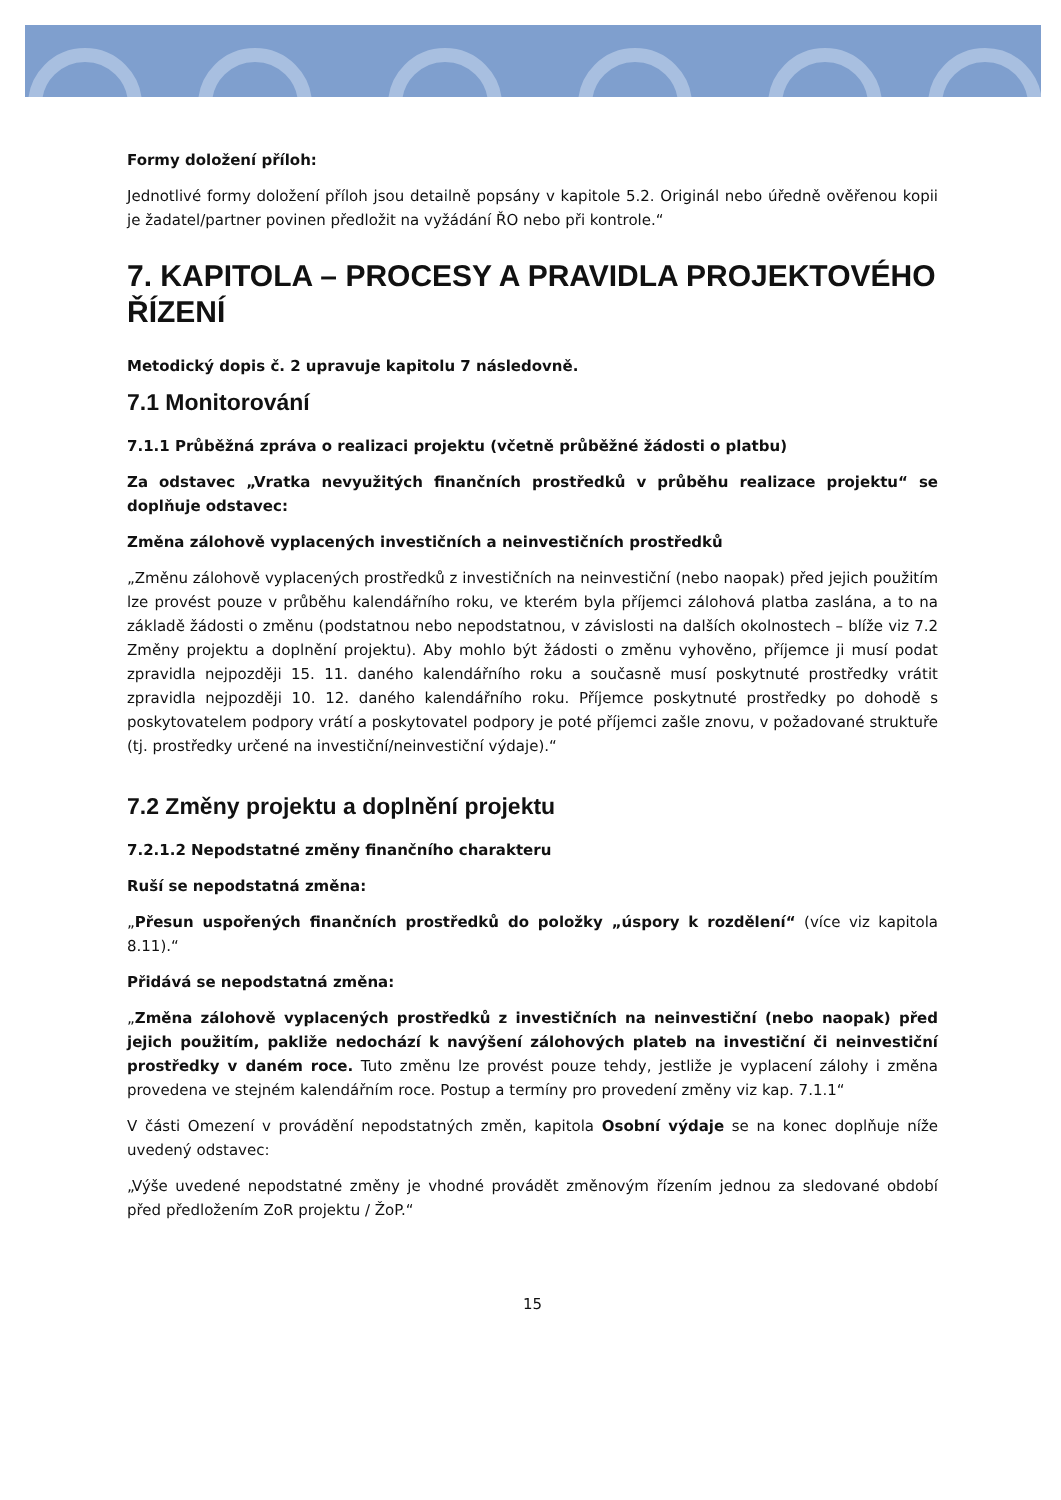Formy doložení příloh:
Jednotlivé formy doložení příloh jsou detailně popsány v kapitole 5.2. Originál nebo úředně ověřenou kopii je žadatel/partner povinen předložit na vyžádání ŘO nebo při kontrole.“
7. KAPITOLA – PROCESY A PRAVIDLA PROJEKTOVÉHO ŘÍZENÍ
Metodický dopis č. 2 upravuje kapitolu 7 následovně.
7.1 Monitorování
7.1.1 Průběžná zpráva o realizaci projektu (včetně průběžné žádosti o platbu)
Za odstavec „Vratka nevyužitých finančních prostředků v průběhu realizace projektu“ se doplňuje odstavec:
Změna zálohově vyplacených investičních a neinvestičních prostředků
„Změnu zálohově vyplacených prostředků z investičních na neinvestiční (nebo naopak) před jejich použitím lze provést pouze v průběhu kalendářního roku, ve kterém byla příjemci zálohová platba zaslána, a to na základě žádosti o změnu (podstatnou nebo nepodstatnou, v závislosti na dalších okolnostech – blíže viz 7.2 Změny projektu a doplnění projektu). Aby mohlo být žádosti o změnu vyhověno, příjemce ji musí podat zpravidla nejpozději 15. 11. daného kalendářního roku a současně musí poskytnuté prostředky vrátit zpravidla nejpozději 10. 12. daného kalendářního roku. Příjemce poskytnuté prostředky po dohodě s poskytovatelem podpory vrátí a poskytovatel podpory je poté příjemci zašle znovu, v požadované struktuře (tj. prostředky určené na investiční/neinvestiční výdaje).“
7.2 Změny projektu a doplnění projektu
7.2.1.2 Nepodstatné změny finančního charakteru
Ruší se nepodstatná změna:
„Přesun uspořených finančních prostředků do položky „úspory k rozdělení“ (více viz kapitola 8.11).“
Přidává se nepodstatná změna:
„Změna zálohově vyplacených prostředků z investičních na neinvestiční (nebo naopak) před jejich použitím, pakliže nedochází k navýšení zálohových plateb na investiční či neinvestiční prostředky v daném roce. Tuto změnu lze provést pouze tehdy, jestliže je vyplacení zálohy i změna provedena ve stejném kalendářním roce. Postup a termíny pro provedení změny viz kap. 7.1.1“
V části Omezení v provádění nepodstatných změn, kapitola Osobní výdaje se na konec doplňuje níže uvedený odstavec:
„Výše uvedené nepodstatné změny je vhodné provádět změnovým řízením jednou za sledované období před předložením ZoR projektu / ŽoP.“
15